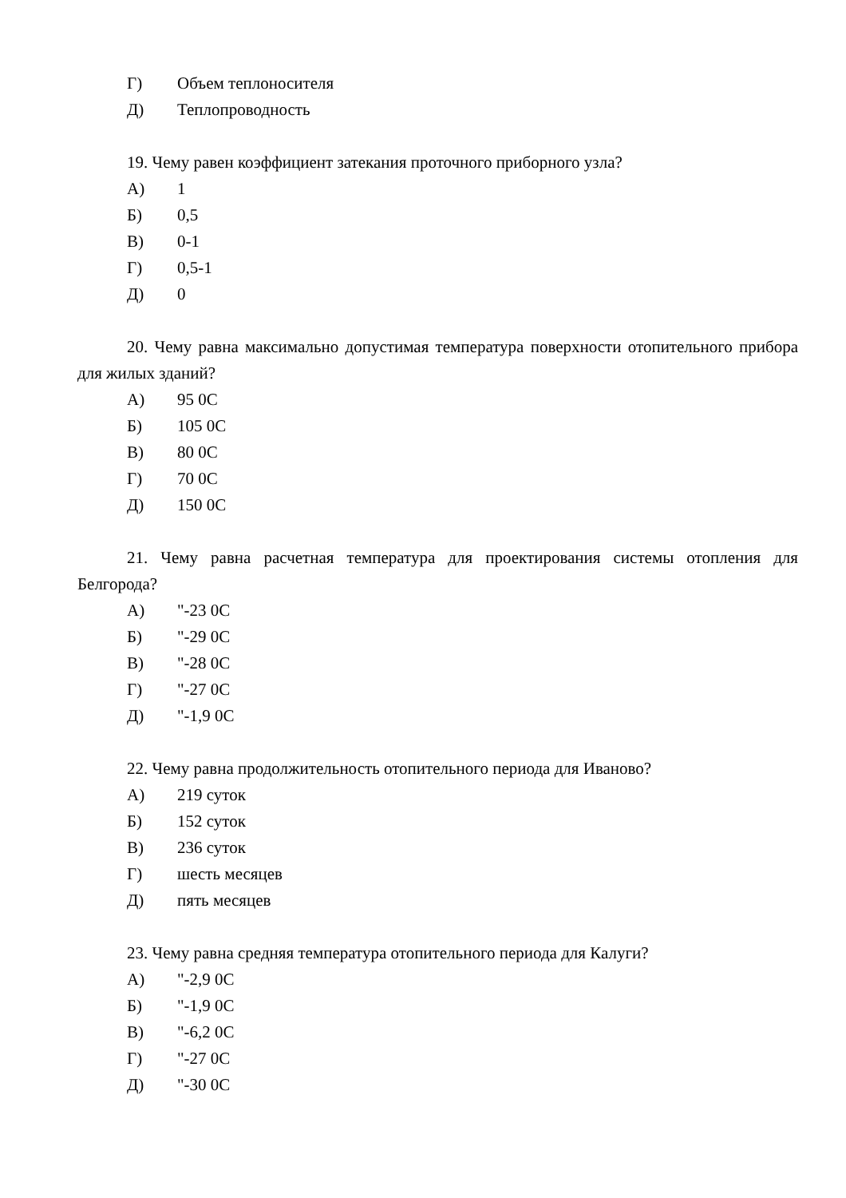Г) Объем теплоносителя
Д) Теплопроводность
19. Чему равен коэффициент затекания проточного приборного узла?
А) 1
Б) 0,5
В) 0-1
Г) 0,5-1
Д) 0
20. Чему равна максимально допустимая температура поверхности отопительного прибора для жилых зданий?
А) 95 0С
Б) 105 0С
В) 80 0С
Г) 70 0С
Д) 150 0С
21. Чему равна расчетная температура для проектирования системы отопления для Белгорода?
А) "-23 0С
Б) "-29 0С
В) "-28 0С
Г) "-27 0С
Д) "-1,9 0С
22. Чему равна продолжительность отопительного периода для Иваново?
А) 219 суток
Б) 152 суток
В) 236 суток
Г) шесть месяцев
Д) пять месяцев
23. Чему равна средняя температура отопительного периода для Калуги?
А) "-2,9 0С
Б) "-1,9 0С
В) "-6,2 0С
Г) "-27 0С
Д) "-30 0С